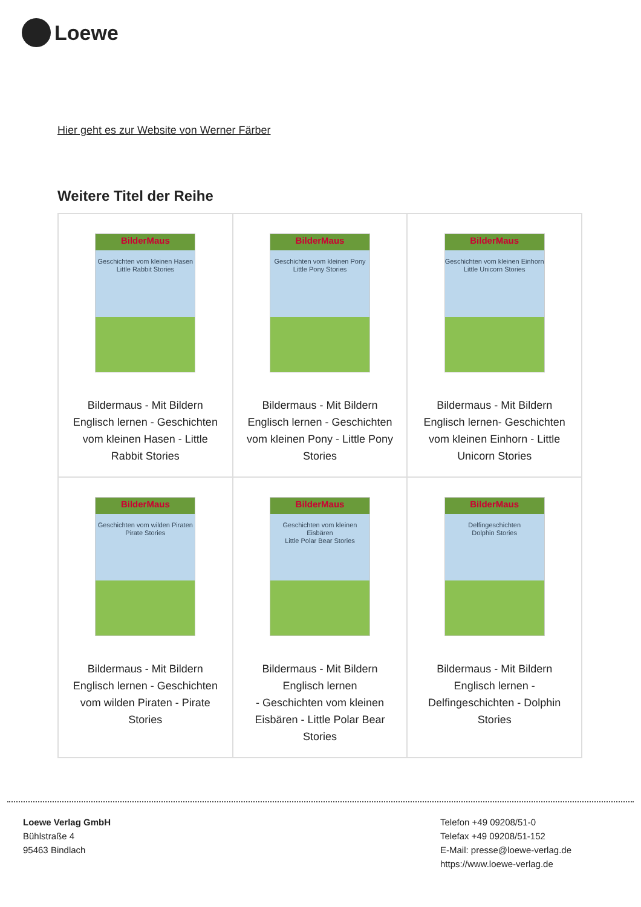Loewe
Hier geht es zur Website von Werner Färber
Weitere Titel der Reihe
| BilderMaus Geschichten vom kleinen Hasen Little Rabbit Stories Bildermaus - Mit Bildern Englisch lernen - Geschichten vom kleinen Hasen - Little Rabbit Stories | BilderMaus Geschichten vom kleinen Pony Little Pony Stories Bildermaus - Mit Bildern Englisch lernen - Geschichten vom kleinen Pony - Little Pony Stories | BilderMaus Geschichten vom kleinen Einhorn Little Unicorn Stories Bildermaus - Mit Bildern Englisch lernen- Geschichten vom kleinen Einhorn - Little Unicorn Stories |
| BilderMaus Geschichten vom wilden Piraten Pirate Stories Bildermaus - Mit Bildern Englisch lernen - Geschichten vom wilden Piraten - Pirate Stories | BilderMaus Geschichten vom kleinen Eisbären Little Polar Bear Stories Bildermaus - Mit Bildern Englisch lernen - Geschichten vom kleinen Eisbären - Little Polar Bear Stories | BilderMaus Delfingeschichten Dolphin Stories Bildermaus - Mit Bildern Englisch lernen - Delfingeschichten - Dolphin Stories |
Loewe Verlag GmbH
Bühlstraße 4
95463 Bindlach
Telefon +49 09208/51-0
Telefax +49 09208/51-152
E-Mail: presse@loewe-verlag.de
https://www.loewe-verlag.de